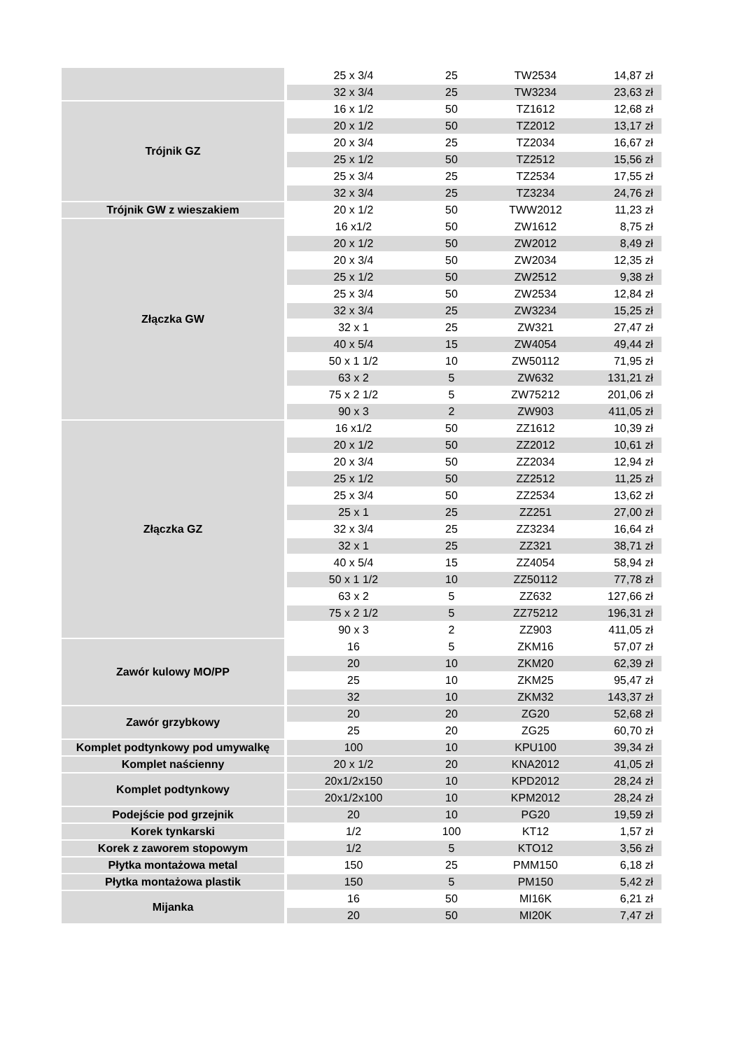| | 25 x 3/4 | 25 | TW2534 | 14,87 zł |
| | 32 x 3/4 | 25 | TW3234 | 23,63 zł |
| Trójnik GZ | 16 x 1/2 | 50 | TZ1612 | 12,68 zł |
| | 20 x 1/2 | 50 | TZ2012 | 13,17 zł |
| | 20 x 3/4 | 25 | TZ2034 | 16,67 zł |
| | 25 x 1/2 | 50 | TZ2512 | 15,56 zł |
| | 25 x 3/4 | 25 | TZ2534 | 17,55 zł |
| | 32 x 3/4 | 25 | TZ3234 | 24,76 zł |
| Trójnik GW z wieszakiem | 20 x 1/2 | 50 | TWW2012 | 11,23 zł |
| Złączka GW | 16 x1/2 | 50 | ZW1612 | 8,75 zł |
| | 20 x 1/2 | 50 | ZW2012 | 8,49 zł |
| | 20 x 3/4 | 50 | ZW2034 | 12,35 zł |
| | 25 x 1/2 | 50 | ZW2512 | 9,38 zł |
| | 25 x 3/4 | 50 | ZW2534 | 12,84 zł |
| | 32 x 3/4 | 25 | ZW3234 | 15,25 zł |
| | 32 x 1 | 25 | ZW321 | 27,47 zł |
| | 40 x 5/4 | 15 | ZW4054 | 49,44 zł |
| | 50 x 1 1/2 | 10 | ZW50112 | 71,95 zł |
| | 63 x 2 | 5 | ZW632 | 131,21 zł |
| | 75 x 2 1/2 | 5 | ZW75212 | 201,06 zł |
| | 90 x 3 | 2 | ZW903 | 411,05 zł |
| Złączka GZ | 16 x1/2 | 50 | ZZ1612 | 10,39 zł |
| | 20 x 1/2 | 50 | ZZ2012 | 10,61 zł |
| | 20 x 3/4 | 50 | ZZ2034 | 12,94 zł |
| | 25 x 1/2 | 50 | ZZ2512 | 11,25 zł |
| | 25 x 3/4 | 50 | ZZ2534 | 13,62 zł |
| | 25 x 1 | 25 | ZZ251 | 27,00 zł |
| | 32 x 3/4 | 25 | ZZ3234 | 16,64 zł |
| | 32 x 1 | 25 | ZZ321 | 38,71 zł |
| | 40 x 5/4 | 15 | ZZ4054 | 58,94 zł |
| | 50 x 1 1/2 | 10 | ZZ50112 | 77,78 zł |
| | 63 x 2 | 5 | ZZ632 | 127,66 zł |
| | 75 x 2 1/2 | 5 | ZZ75212 | 196,31 zł |
| | 90 x 3 | 2 | ZZ903 | 411,05 zł |
| Zawór kulowy MO/PP | 16 | 5 | ZKM16 | 57,07 zł |
| | 20 | 10 | ZKM20 | 62,39 zł |
| | 25 | 10 | ZKM25 | 95,47 zł |
| | 32 | 10 | ZKM32 | 143,37 zł |
| Zawór grzybkowy | 20 | 20 | ZG20 | 52,68 zł |
| | 25 | 20 | ZG25 | 60,70 zł |
| Komplet podtynkowy pod umywalkę | 100 | 10 | KPU100 | 39,34 zł |
| Komplet naścienny | 20 x 1/2 | 20 | KNA2012 | 41,05 zł |
| Komplet podtynkowy | 20x1/2x150 | 10 | KPD2012 | 28,24 zł |
| | 20x1/2x100 | 10 | KPM2012 | 28,24 zł |
| Podejście pod grzejnik | 20 | 10 | PG20 | 19,59 zł |
| Korek tynkarski | 1/2 | 100 | KT12 | 1,57 zł |
| Korek z zaworem stopowym | 1/2 | 5 | KTO12 | 3,56 zł |
| Płytka montażowa metal | 150 | 25 | PMM150 | 6,18 zł |
| Płytka montażowa plastik | 150 | 5 | PM150 | 5,42 zł |
| Mijanka | 16 | 50 | MI16K | 6,21 zł |
| | 20 | 50 | MI20K | 7,47 zł |